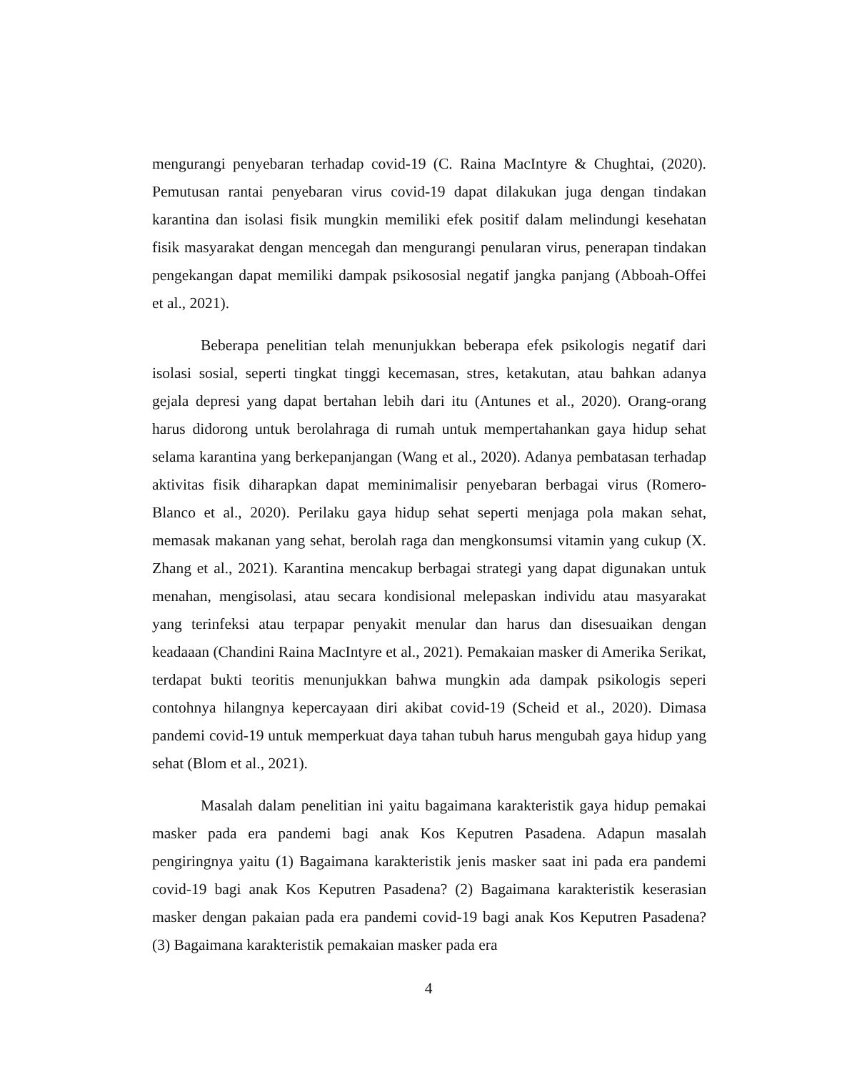mengurangi penyebaran terhadap covid-19 (C. Raina MacIntyre & Chughtai, (2020). Pemutusan rantai penyebaran virus covid-19 dapat dilakukan juga dengan tindakan karantina dan isolasi fisik mungkin memiliki efek positif dalam melindungi kesehatan fisik masyarakat dengan mencegah dan mengurangi penularan virus, penerapan tindakan pengekangan dapat memiliki dampak psikososial negatif jangka panjang (Abboah-Offei et al., 2021).
Beberapa penelitian telah menunjukkan beberapa efek psikologis negatif dari isolasi sosial, seperti tingkat tinggi kecemasan, stres, ketakutan, atau bahkan adanya gejala depresi yang dapat bertahan lebih dari itu (Antunes et al., 2020). Orang-orang harus didorong untuk berolahraga di rumah untuk mempertahankan gaya hidup sehat selama karantina yang berkepanjangan (Wang et al., 2020). Adanya pembatasan terhadap aktivitas fisik diharapkan dapat meminimalisir penyebaran berbagai virus (Romero-Blanco et al., 2020). Perilaku gaya hidup sehat seperti menjaga pola makan sehat, memasak makanan yang sehat, berolah raga dan mengkonsumsi vitamin yang cukup (X. Zhang et al., 2021). Karantina mencakup berbagai strategi yang dapat digunakan untuk menahan, mengisolasi, atau secara kondisional melepaskan individu atau masyarakat yang terinfeksi atau terpapar penyakit menular dan harus dan disesuaikan dengan keadaaan (Chandini Raina MacIntyre et al., 2021). Pemakaian masker di Amerika Serikat, terdapat bukti teoritis menunjukkan bahwa mungkin ada dampak psikologis seperi contohnya hilangnya kepercayaan diri akibat covid-19 (Scheid et al., 2020). Dimasa pandemi covid-19 untuk memperkuat daya tahan tubuh harus mengubah gaya hidup yang sehat (Blom et al., 2021).
Masalah dalam penelitian ini yaitu bagaimana karakteristik gaya hidup pemakai masker pada era pandemi bagi anak Kos Keputren Pasadena. Adapun masalah pengiringnya yaitu (1) Bagaimana karakteristik jenis masker saat ini pada era pandemi covid-19 bagi anak Kos Keputren Pasadena? (2) Bagaimana karakteristik keserasian masker dengan pakaian pada era pandemi covid-19 bagi anak Kos Keputren Pasadena? (3) Bagaimana karakteristik pemakaian masker pada era
4